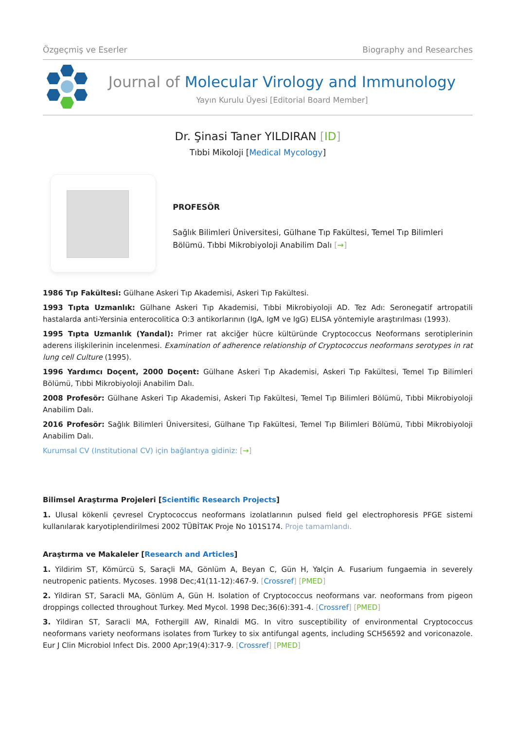Özgeçmiş ve Eserler Biography and Researches
Journal of Molecular Virology and Immunology
Yayın Kurulu Üyesi [Editorial Board Member]
Dr. Şinasi Taner YILDIRAN [ID]
Tıbbi Mikoloji [Medical Mycology]
PROFESÖR
Sağlık Bilimleri Üniversitesi, Gülhane Tıp Fakültesi, Temel Tıp Bilimleri Bölümü. Tıbbi Mikrobiyoloji Anabilim Dalı [→]
1986 Tıp Fakültesi: Gülhane Askeri Tıp Akademisi, Askeri Tıp Fakültesi.
1993 Tıpta Uzmanlık: Gülhane Askeri Tıp Akademisi, Tıbbi Mikrobiyoloji AD. Tez Adı: Seronegatif artropatili hastalarda anti-Yersinia enterocolitica O:3 antikorlarının (IgA, IgM ve IgG) ELISA yöntemiyle araştırılması (1993).
1995 Tıpta Uzmanlık (Yandal): Primer rat akciğer hücre kültüründe Cryptococcus Neoformans serotiplerinin aderens ilişkilerinin incelenmesi. Examination of adherence relationship of Cryptococcus neoformans serotypes in rat lung cell Culture (1995).
1996 Yardımcı Doçent, 2000 Doçent: Gülhane Askeri Tıp Akademisi, Askeri Tıp Fakültesi, Temel Tıp Bilimleri Bölümü, Tıbbi Mikrobiyoloji Anabilim Dalı.
2008 Profesör: Gülhane Askeri Tıp Akademisi, Askeri Tıp Fakültesi, Temel Tıp Bilimleri Bölümü, Tıbbi Mikrobiyoloji Anabilim Dalı.
2016 Profesör: Sağlık Bilimleri Üniversitesi, Gülhane Tıp Fakültesi, Temel Tıp Bilimleri Bölümü, Tıbbi Mikrobiyoloji Anabilim Dalı.
Kurumsal CV (Institutional CV) için bağlantıya gidiniz: [→]
Bilimsel Araştırma Projeleri [Scientific Research Projects]
1. Ulusal kökenli çevresel Cryptococcus neoformans izolatlarının pulsed field gel electrophoresis PFGE sistemi kullanılarak karyotiplendirilmesi 2002 TÜBİTAK Proje No 101S174. Proje tamamlandı.
Araştırma ve Makaleler [Research and Articles]
1. Yildirim ST, Kömürcü S, Saraçli MA, Gönlüm A, Beyan C, Gün H, Yalçin A. Fusarium fungaemia in severely neutropenic patients. Mycoses. 1998 Dec;41(11-12):467-9. [Crossref] [PMED]
2. Yildiran ST, Saracli MA, Gönlüm A, Gün H. Isolation of Cryptococcus neoformans var. neoformans from pigeon droppings collected throughout Turkey. Med Mycol. 1998 Dec;36(6):391-4. [Crossref] [PMED]
3. Yildiran ST, Saracli MA, Fothergill AW, Rinaldi MG. In vitro susceptibility of environmental Cryptococcus neoformans variety neoformans isolates from Turkey to six antifungal agents, including SCH56592 and voriconazole. Eur J Clin Microbiol Infect Dis. 2000 Apr;19(4):317-9. [Crossref] [PMED]